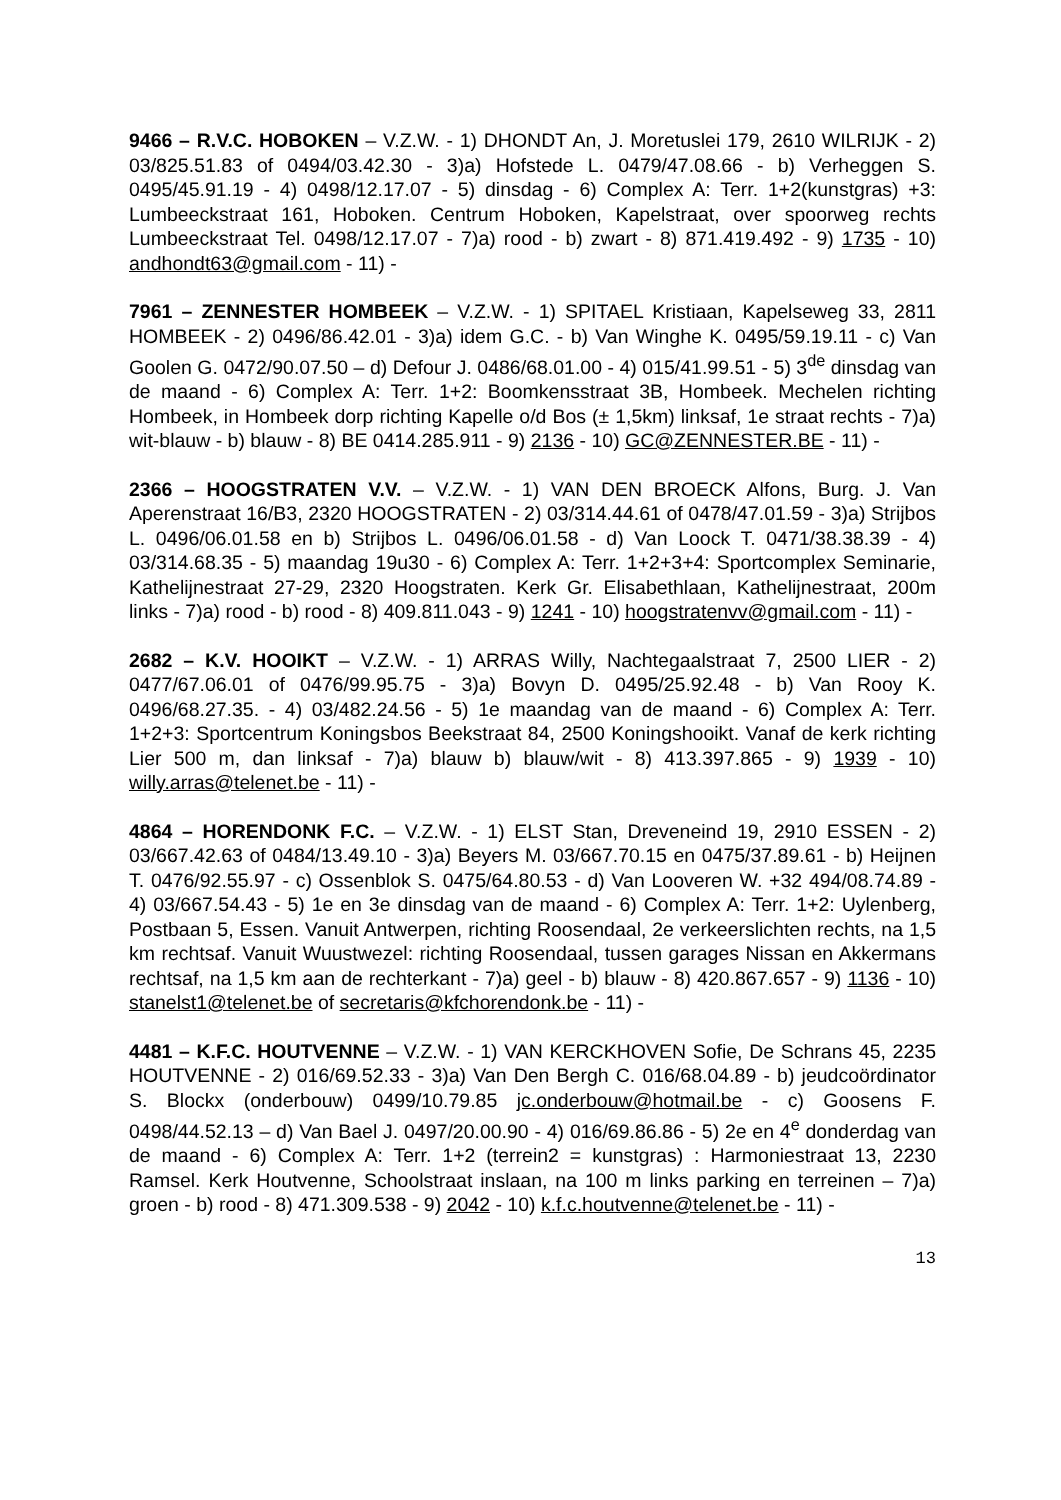9466 – R.V.C. HOBOKEN – V.Z.W. - 1) DHONDT An, J. Moretuslei 179, 2610 WILRIJK - 2) 03/825.51.83 of 0494/03.42.30 - 3)a) Hofstede L. 0479/47.08.66 - b) Verheggen S. 0495/45.91.19 - 4) 0498/12.17.07 - 5) dinsdag - 6) Complex A: Terr. 1+2(kunstgras) +3: Lumbeeckstraat 161, Hoboken. Centrum Hoboken, Kapelstraat, over spoorweg rechts Lumbeeckstraat Tel. 0498/12.17.07 - 7)a) rood - b) zwart - 8) 871.419.492 - 9) 1735 - 10) andhondt63@gmail.com - 11) -
7961 – ZENNESTER HOMBEEK – V.Z.W. - 1) SPITAEL Kristiaan, Kapelseweg 33, 2811 HOMBEEK - 2) 0496/86.42.01 - 3)a) idem G.C. - b) Van Winghe K. 0495/59.19.11 - c) Van Goolen G. 0472/90.07.50 – d) Defour J. 0486/68.01.00 - 4) 015/41.99.51 - 5) 3<sup>de</sup> dinsdag van de maand - 6) Complex A: Terr. 1+2: Boomkensstraat 3B, Hombeek. Mechelen richting Hombeek, in Hombeek dorp richting Kapelle o/d Bos (± 1,5km) linksaf, 1e straat rechts - 7)a) wit-blauw - b) blauw - 8) BE 0414.285.911 - 9) 2136 - 10) GC@ZENNESTER.BE - 11) -
2366 – HOOGSTRATEN V.V. – V.Z.W. - 1) VAN DEN BROECK Alfons, Burg. J. Van Aperenstraat 16/B3, 2320 HOOGSTRATEN - 2) 03/314.44.61 of 0478/47.01.59 - 3)a) Strijbos L. 0496/06.01.58 en b) Strijbos L. 0496/06.01.58 - d) Van Loock T. 0471/38.38.39 - 4) 03/314.68.35 - 5) maandag 19u30 - 6) Complex A: Terr. 1+2+3+4: Sportcomplex Seminarie, Kathelijnestraat 27-29, 2320 Hoogstraten. Kerk Gr. Elisabethlaan, Kathelijnestraat, 200m links - 7)a) rood - b) rood - 8) 409.811.043 - 9) 1241 - 10) hoogstratenvv@gmail.com - 11) -
2682 – K.V. HOOIKT – V.Z.W. - 1) ARRAS Willy, Nachtegaalstraat 7, 2500 LIER - 2) 0477/67.06.01 of 0476/99.95.75 - 3)a) Bovyn D. 0495/25.92.48 - b) Van Rooy K. 0496/68.27.35. - 4) 03/482.24.56 - 5) 1e maandag van de maand - 6) Complex A: Terr. 1+2+3: Sportcentrum Koningsbos Beekstraat 84, 2500 Koningshooikt. Vanaf de kerk richting Lier 500 m, dan linksaf - 7)a) blauw b) blauw/wit - 8) 413.397.865 - 9) 1939 - 10) willy.arras@telenet.be - 11) -
4864 – HORENDONK F.C. – V.Z.W. - 1) ELST Stan, Dreveneind 19, 2910 ESSEN - 2) 03/667.42.63 of 0484/13.49.10 - 3)a) Beyers M. 03/667.70.15 en 0475/37.89.61 - b) Heijnen T. 0476/92.55.97 - c) Ossenblok S. 0475/64.80.53 - d) Van Looveren W. +32 494/08.74.89 - 4) 03/667.54.43 - 5) 1e en 3e dinsdag van de maand - 6) Complex A: Terr. 1+2: Uylenberg, Postbaan 5, Essen. Vanuit Antwerpen, richting Roosendaal, 2e verkeerslichten rechts, na 1,5 km rechtsaf. Vanuit Wuustwezel: richting Roosendaal, tussen garages Nissan en Akkermans rechtsaf, na 1,5 km aan de rechterkant - 7)a) geel - b) blauw - 8) 420.867.657 - 9) 1136 - 10) stanelst1@telenet.be of secretaris@kfchorendonk.be - 11) -
4481 – K.F.C. HOUTVENNE – V.Z.W. - 1) VAN KERCKHOVEN Sofie, De Schrans 45, 2235 HOUTVENNE - 2) 016/69.52.33 - 3)a) Van Den Bergh C. 016/68.04.89 - b) jeudcoördinator S. Blockx (onderbouw) 0499/10.79.85 jc.onderbouw@hotmail.be - c) Goosens F. 0498/44.52.13 – d) Van Bael J. 0497/20.00.90 - 4) 016/69.86.86 - 5) 2e en 4<sup>e</sup> donderdag van de maand - 6) Complex A: Terr. 1+2 (terrein2 = kunstgras) : Harmoniestraat 13, 2230 Ramsel. Kerk Houtvenne, Schoolstraat inslaan, na 100 m links parking en terreinen – 7)a) groen - b) rood - 8) 471.309.538 - 9) 2042 - 10) k.f.c.houtvenne@telenet.be - 11) -
13